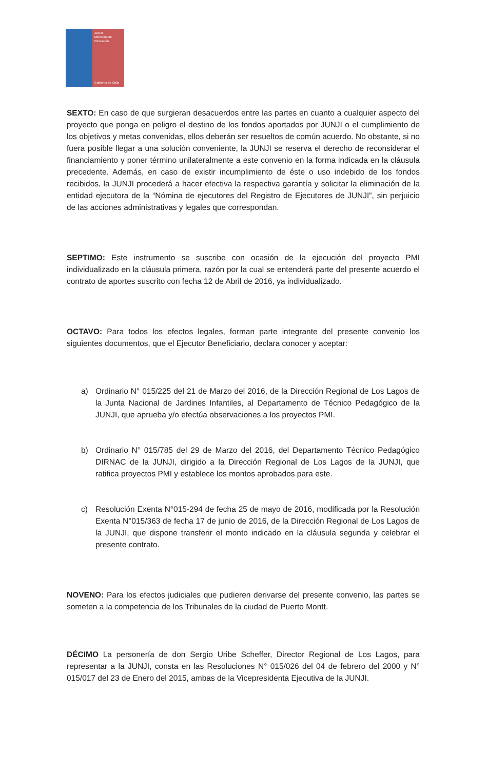JUNJI
Ministerio de
Educación
Gobierno de Chile
SEXTO: En caso de que surgieran desacuerdos entre las partes en cuanto a cualquier aspecto del proyecto que ponga en peligro el destino de los fondos aportados por JUNJI o el cumplimiento de los objetivos y metas convenidas, ellos deberán ser resueltos de común acuerdo. No obstante, si no fuera posible llegar a una solución conveniente, la JUNJI se reserva el derecho de reconsiderar el financiamiento y poner término unilateralmente a este convenio en la forma indicada en la cláusula precedente. Además, en caso de existir incumplimiento de éste o uso indebido de los fondos recibidos, la JUNJI procederá a hacer efectiva la respectiva garantía y solicitar la eliminación de la entidad ejecutora de la “Nómina de ejecutores del Registro de Ejecutores de JUNJI”, sin perjuicio de las acciones administrativas y legales que correspondan.
SEPTIMO: Este instrumento se suscribe con ocasión de la ejecución del proyecto PMI individualizado en la cláusula primera, razón por la cual se entenderá parte del presente acuerdo el contrato de aportes suscrito con fecha 12 de Abril de 2016, ya individualizado.
OCTAVO: Para todos los efectos legales, forman parte integrante del presente convenio los siguientes documentos, que el Ejecutor Beneficiario, declara conocer y aceptar:
a) Ordinario N° 015/225 del 21 de Marzo del 2016, de la Dirección Regional de Los Lagos de la Junta Nacional de Jardines Infantiles, al Departamento de Técnico Pedagógico de la JUNJI, que aprueba y/o efectúa observaciones a los proyectos PMI.
b) Ordinario N° 015/785 del 29 de Marzo del 2016, del Departamento Técnico Pedagógico DIRNAC de la JUNJI, dirigido a la Dirección Regional de Los Lagos de la JUNJI, que ratifica proyectos PMI y establece los montos aprobados para este.
c) Resolución Exenta N°015-294 de fecha 25 de mayo de 2016, modificada por la Resolución Exenta N°015/363 de fecha 17 de junio de 2016, de la Dirección Regional de Los Lagos de la JUNJI, que dispone transferir el monto indicado en la cláusula segunda y celebrar el presente contrato.
NOVENO: Para los efectos judiciales que pudieren derivarse del presente convenio, las partes se someten a la competencia de los Tribunales de la ciudad de Puerto Montt.
DÉCIMO La personería de don Sergio Uribe Scheffer, Director Regional de Los Lagos, para representar a la JUNJI, consta en las Resoluciones N° 015/026 del 04 de febrero del 2000 y N° 015/017 del 23 de Enero del 2015, ambas de la Vicepresidenta Ejecutiva de la JUNJI.